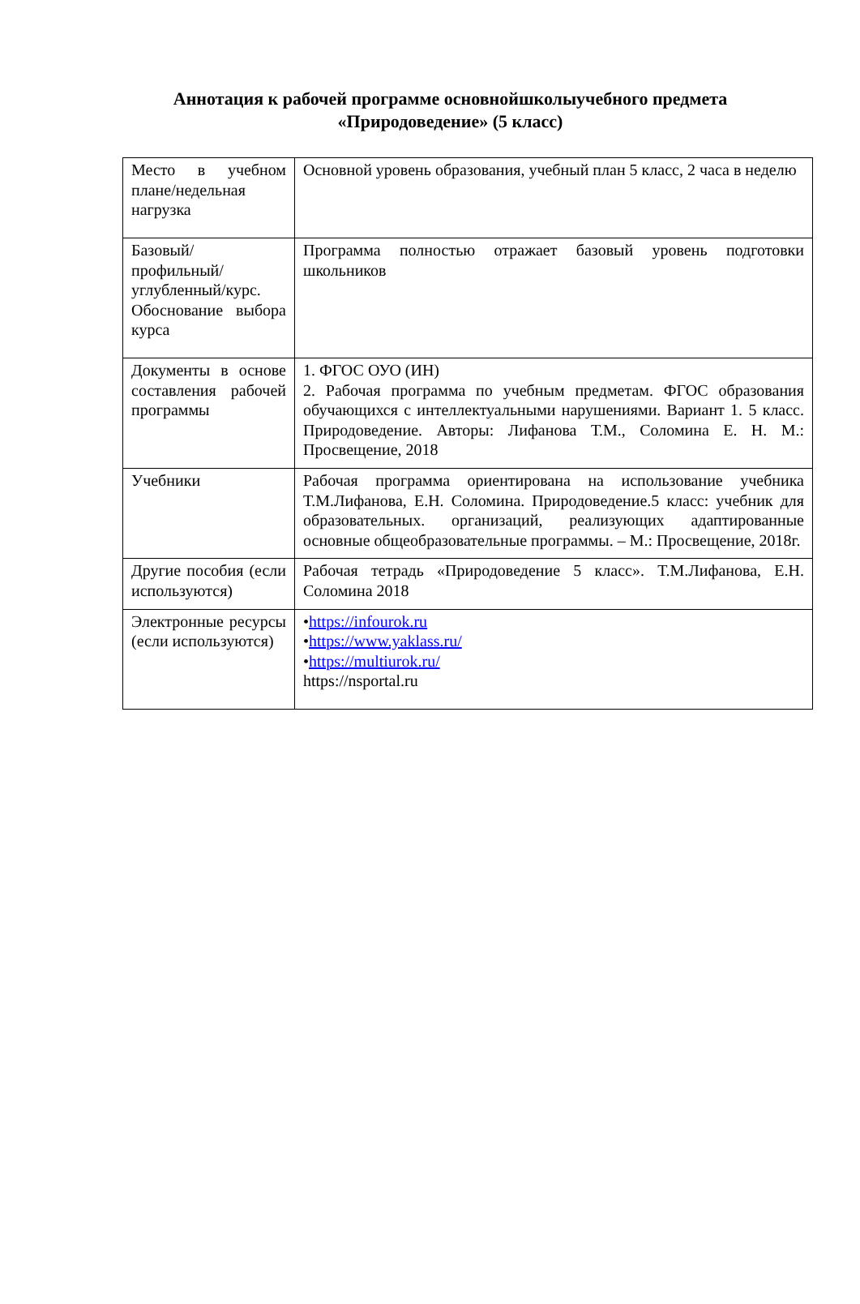Аннотация к рабочей программе основнойшколыучебного предмета «Природоведение» (5 класс)
| Место в учебном плане/недельная нагрузка | Основной уровень образования, учебный план 5 класс, 2 часа в неделю |
| Базовый/ профильный/ углубленный/курс. Обоснование выбора курса | Программа полностью отражает базовый уровень подготовки школьников |
| Документы в основе составления рабочей программы | 1. ФГОС ОУО (ИН) 2. Рабочая программа по учебным предметам. ФГОС образования обучающихся с интеллектуальными нарушениями. Вариант 1. 5 класс. Природоведение. Авторы: Лифанова Т.М., Соломина Е. Н. М.: Просвещение, 2018 |
| Учебники | Рабочая программа ориентирована на использование учебника Т.М.Лифанова, Е.Н. Соломина. Природоведение.5 класс: учебник для образовательных. организаций, реализующих адаптированные основные общеобразовательные программы. – М.: Просвещение, 2018г. |
| Другие пособия (если используются) | Рабочая тетрадь «Природоведение 5 класс». Т.М.Лифанова, Е.Н. Соломина 2018 |
| Электронные ресурсы (если используются) | • https://infourok.ru • https://www.yaklass.ru/ • https://multiurok.ru/ https://nsportal.ru |